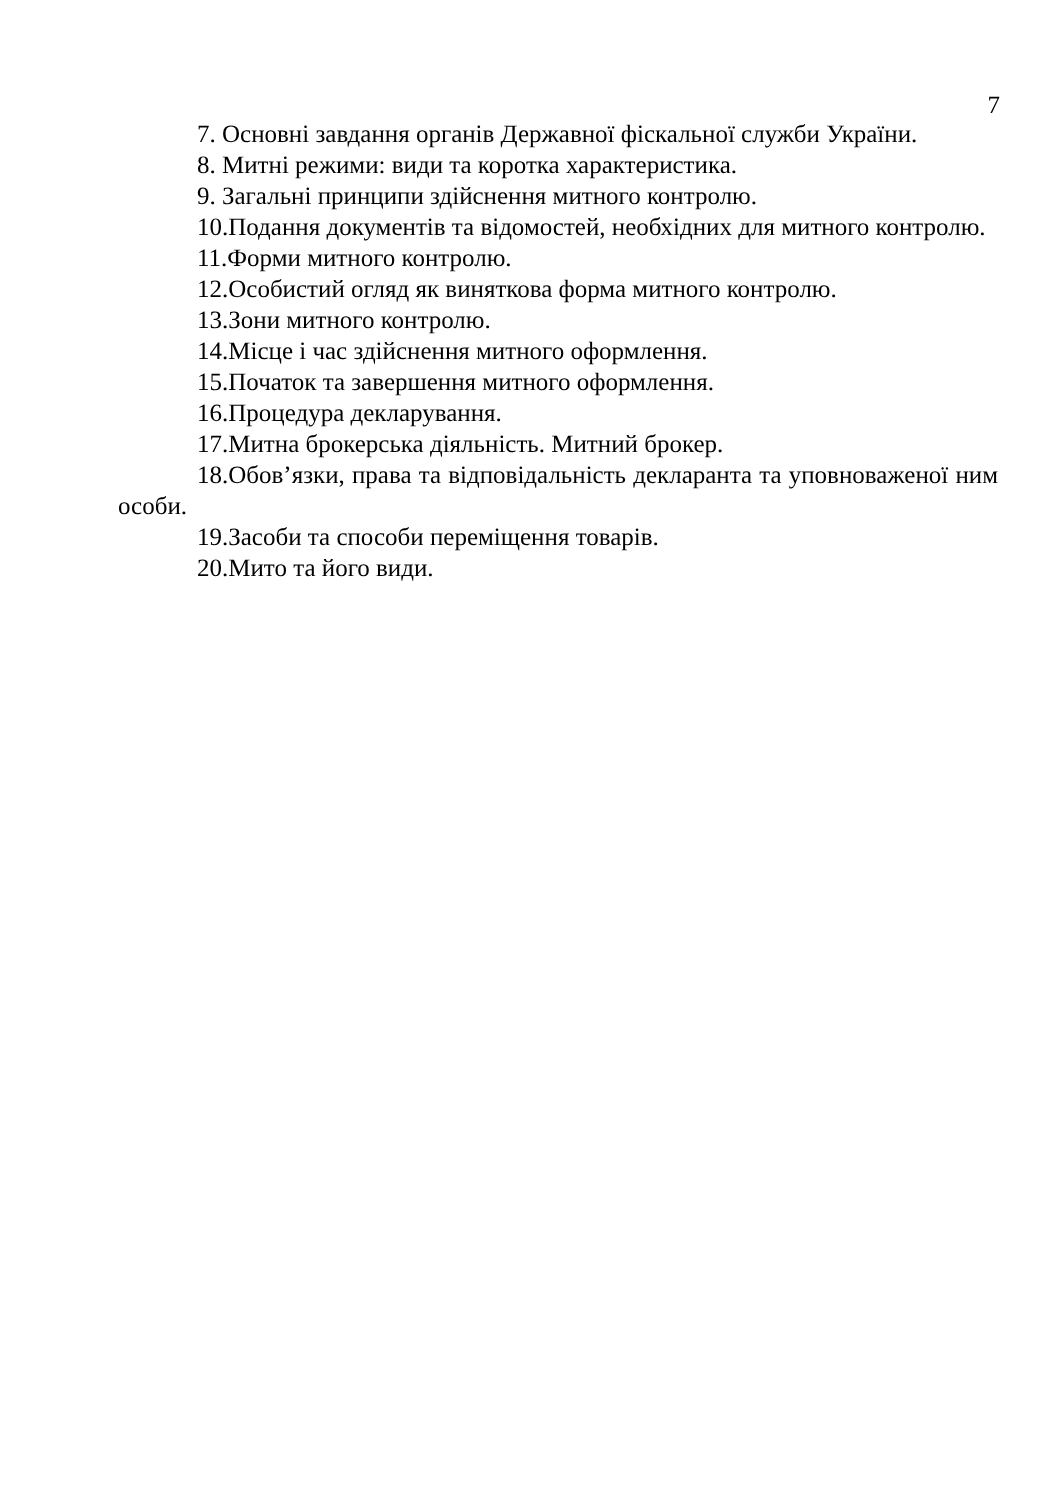7
7. Основні завдання органів Державної фіскальної служби України.
8. Митні режими: види та коротка характеристика.
9. Загальні принципи здійснення митного контролю.
10.Подання документів та відомостей, необхідних для митного контролю.
11.Форми митного контролю.
12.Особистий огляд як виняткова форма митного контролю.
13.Зони митного контролю.
14.Місце і час здійснення митного оформлення.
15.Початок та завершення митного оформлення.
16.Процедура декларування.
17.Митна брокерська діяльність. Митний брокер.
18.Обов’язки, права та відповідальність декларанта та уповноваженої ним особи.
19.Засоби та способи переміщення товарів.
20.Мито та його види.